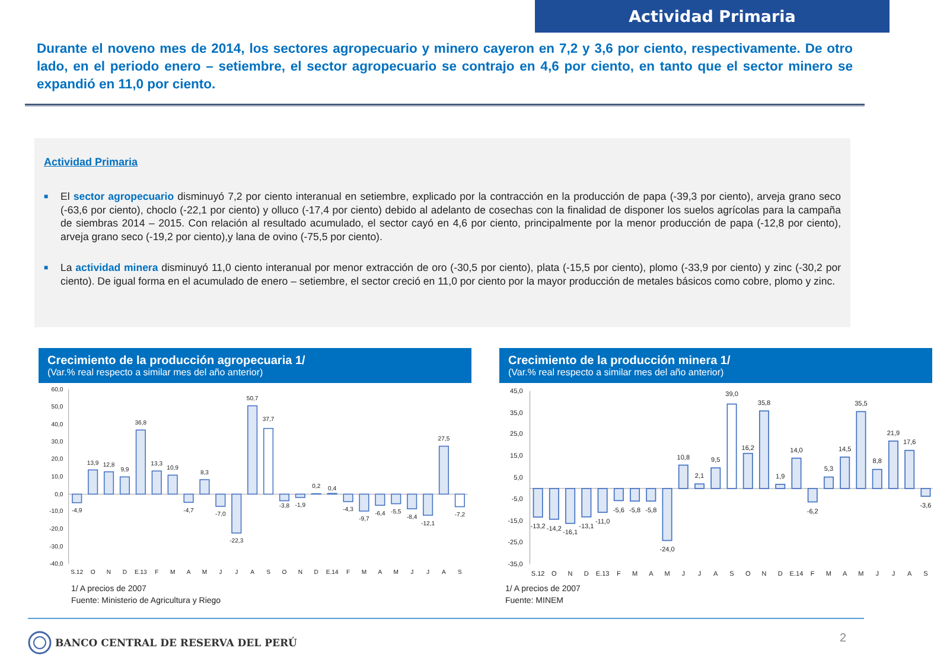Actividad Primaria
Durante el noveno mes de 2014, los sectores agropecuario y minero cayeron en 7,2 y 3,6 por ciento, respectivamente. De otro lado, en el periodo enero – setiembre, el sector agropecuario se contrajo en 4,6 por ciento, en tanto que el sector minero se expandió en 11,0 por ciento.
Actividad Primaria
■ El sector agropecuario disminuyó 7,2 por ciento interanual en setiembre, explicado por la contracción en la producción de papa (-39,3 por ciento), arveja grano seco (-63,6 por ciento), choclo (-22,1 por ciento) y olluco (-17,4 por ciento) debido al adelanto de cosechas con la finalidad de disponer los suelos agrícolas para la campaña de siembras 2014 – 2015. Con relación al resultado acumulado, el sector cayó en 4,6 por ciento, principalmente por la menor producción de papa (-12,8 por ciento), arveja grano seco (-19,2 por ciento),y lana de ovino (-75,5 por ciento).
■ La actividad minera disminuyó 11,0 ciento interanual por menor extracción de oro (-30,5 por ciento), plata (-15,5 por ciento), plomo (-33,9 por ciento) y zinc (-30,2 por ciento). De igual forma en el acumulado de enero – setiembre, el sector creció en 11,0 por ciento por la mayor producción de metales básicos como cobre, plomo y zinc.
Crecimiento de la producción agropecuaria 1/
(Var.% real respecto a similar mes del año anterior)
60,0
50,0
40,0
30,0
20,0
10,0
0,0
-10,0
-20,0
-30,0
-40,0
-4,9
13,9
12,8
9,9
36,8
13,3
10,9
-4,7
8,3
-7,0
-22,3
50,7
37,7
-3,8
-1,9
0,2
0,4
-4,3
-9,7
-6,4
-5,5
-8,4
-12,1
27,5
-7,2
S.12
O
N
D
E.13
F
M
A
M
J
J
A
S
O
N
D
E.14
F
M
A
M
J
J
A
S
1/ A precios de 2007
Fuente: Ministerio de Agricultura y Riego
Crecimiento de la producción minera 1/
(Var.% real respecto a similar mes del año anterior)
45,0
35,0
25,0
15,0
5,0
-5,0
-15,0
-25,0
-35,0
-13,2
-14,2
-16,1
-13,1
-11,0
-5,6
-5,8
-5,8
-24,0
10,8
2,1
9,5
39,0
16,2
35,8
1,9
14,0
-6,2
5,3
14,5
35,5
8,8
21,9
17,6
-3,6
S.12
O
N
D
E.13
F
M
A
M
J
J
A
S
O
N
D
E.14
F
M
A
M
J
J
A
S
1/ A precios de 2007
Fuente: MINEM
BANCO CENTRAL DE RESERVA DEL PERÚ
2